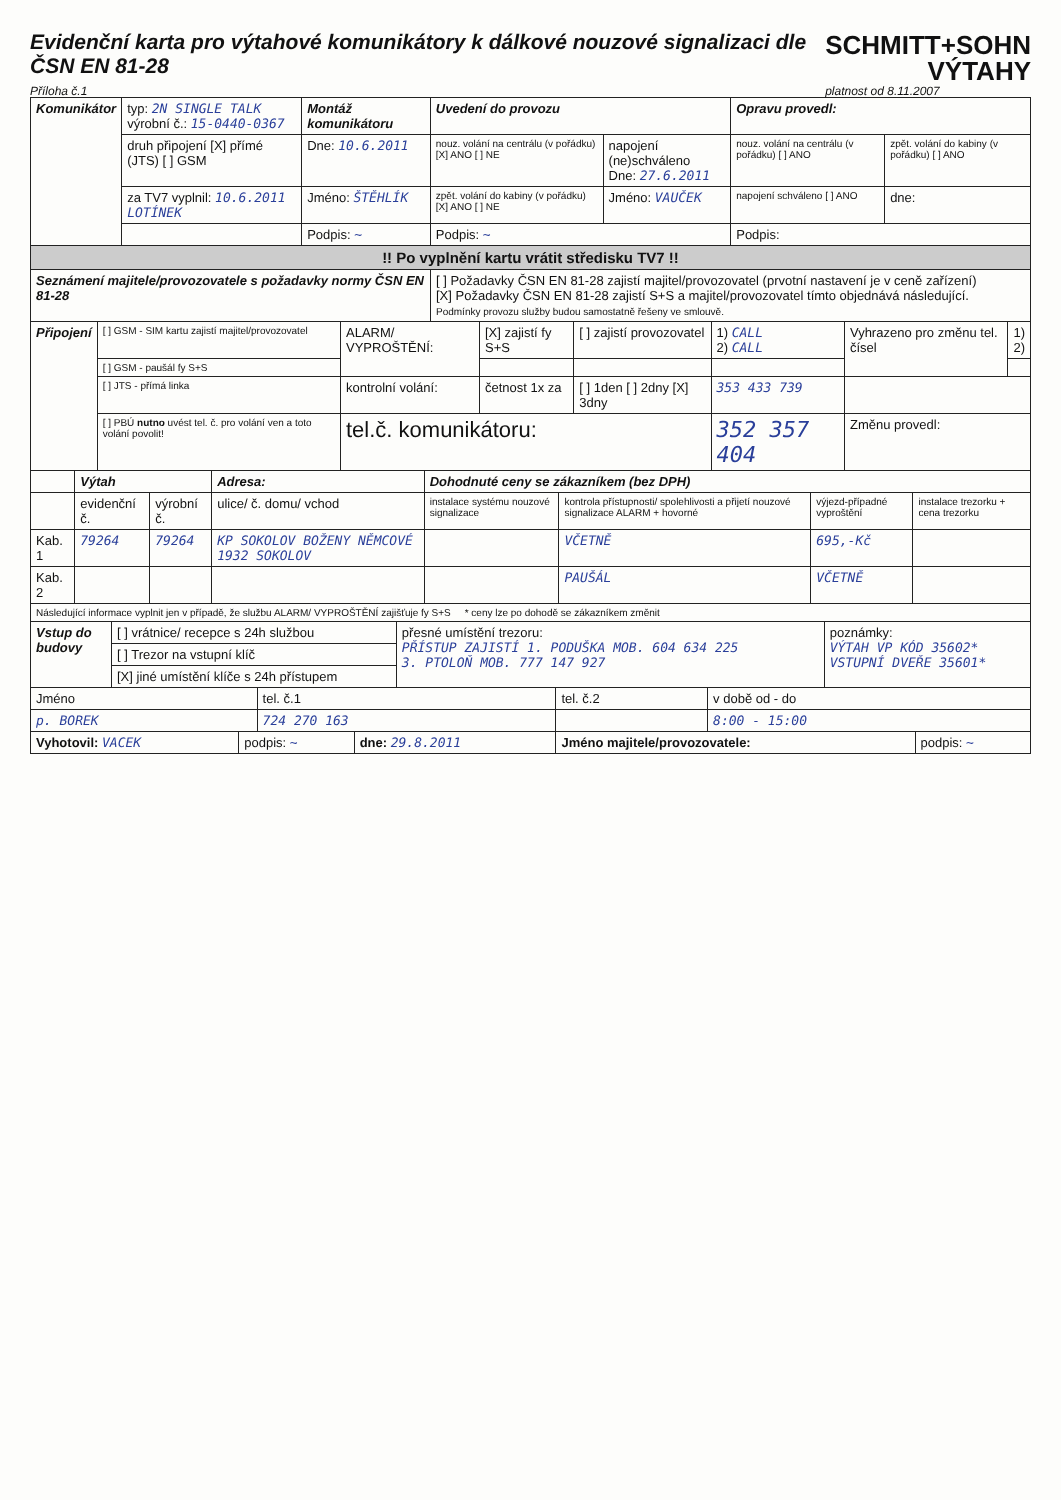Evidenční karta pro výtahové komunikátory k dálkové nouzové signalizaci dle ČSN EN 81-28
Příloha č.1
SCHMITT+SOHN
VÝTAHY
platnost od 8.11.2007
| Komunikátor | typ: 2N SINGLE TALK výrobní č.: 15-0440-0367 | Montáž komunikátoru | Uvedení do provozu | | Opravu provedl: | |
| | druh připojení [X] přímé (JTS) [ ] GSM | Dne: 10.6.2011 | nouz. volání na centrálu (v pořádku) [X] ANO [ ] NE | napojení (ne)schváleno Dne: 27.6.2011 | nouz. volání na centrálu (v pořádku) [ ] ANO | zpět. volání do kabiny (v pořádku) [ ] ANO |
| | za TV7 vyplnil: 10.6.2011 LOTÍNEK | Jméno: ŠTĚHLÍK | zpět. volání do kabiny (v pořádku) [X] ANO [ ] NE | Jméno: VAUČEK | napojení schváleno [ ] ANO | dne: |
| | | Podpis: ~ | Podpis: ~ | | Podpis: | |
| !! Po vyplnění kartu vrátit středisku TV7 !! | | | | | | |
| Seznámení majitele/provozovatele s požadavky normy ČSN EN 81-28 | [ ] Požadavky ČSN EN 81-28 zajistí majitel/provozovatel (prvotní nastavení je v ceně zařízení) [X] Požadavky ČSN EN 81-28 zajistí S+S a majitel/provozovatel tímto objednává následující. Podmínky provozu služby budou samostatně řešeny ve smlouvě. |
| Připojení | [ ] GSM - SIM kartu zajistí majitel/provozovatel | ALARM/ VYPROŠTĚNÍ: | [X] zajistí fy S+S | [ ] zajistí provozovatel | 1) CALL 2) CALL | Vyhrazeno pro změnu tel. čísel | 1) 2) |
| | [ ] GSM - paušál fy S+S | | | | | | |
| | [ ] JTS - přímá linka | kontrolní volání: | četnost 1x za | [ ] 1den [ ] 2dny [X] 3dny | 353 433 739 | | |
| | [ ] PBÚ nutno uvést tel. č. pro volání ven a toto volání povolit! | tel.č. komunikátoru: | | | 352 357 404 | Změnu provedl: | |
| | Výtah | | Adresa: | Dohodnuté ceny se zákazníkem (bez DPH) | | | |
| | evidenční č. | výrobní č. | ulice/ č. domu/ vchod | instalace systému nouzové signalizace | kontrola přístupnosti/ spolehlivosti a přijetí nouzové signalizace ALARM + hovorné | výjezd-případné vyproštění | instalace trezorku + cena trezorku |
| Kab. 1 | 79264 | 79264 | KP SOKOLOV BOŽENY NĚMCOVÉ 1932 SOKOLOV | | VČETNĚ | 695,-Kč | |
| Kab. 2 | | | | | PAUŠÁL | VČETNĚ | |
| Následující informace vyplnit jen v případě, že službu ALARM/ VYPROŠTĚNÍ zajišťuje fy S+S * ceny lze po dohodě se zákazníkem změnit | | | | | | | |
| Vstup do budovy | [ ] vrátnice/ recepce s 24h službou | přesné umístění trezoru: PŘÍSTUP ZAJISTÍ 1. PODUŠKA MOB. 604 634 225 3. PTOLOŇ MOB. 777 147 927 | poznámky: VÝTAH VP KÓD 35602* VSTUPNÍ DVEŘE 35601* |
| | [ ] Trezor na vstupní klíč | | |
| | [X] jiné umístění klíče s 24h přístupem | | |
| Jméno | tel. č.1 | tel. č.2 | v době od - do |
| p. BOREK | 724 270 163 | | 8:00 - 15:00 |
| Vyhotovil: VACEK | podpis: ~ | dne: 29.8.2011 | Jméno majitele/provozovatele: | podpis: ~ |